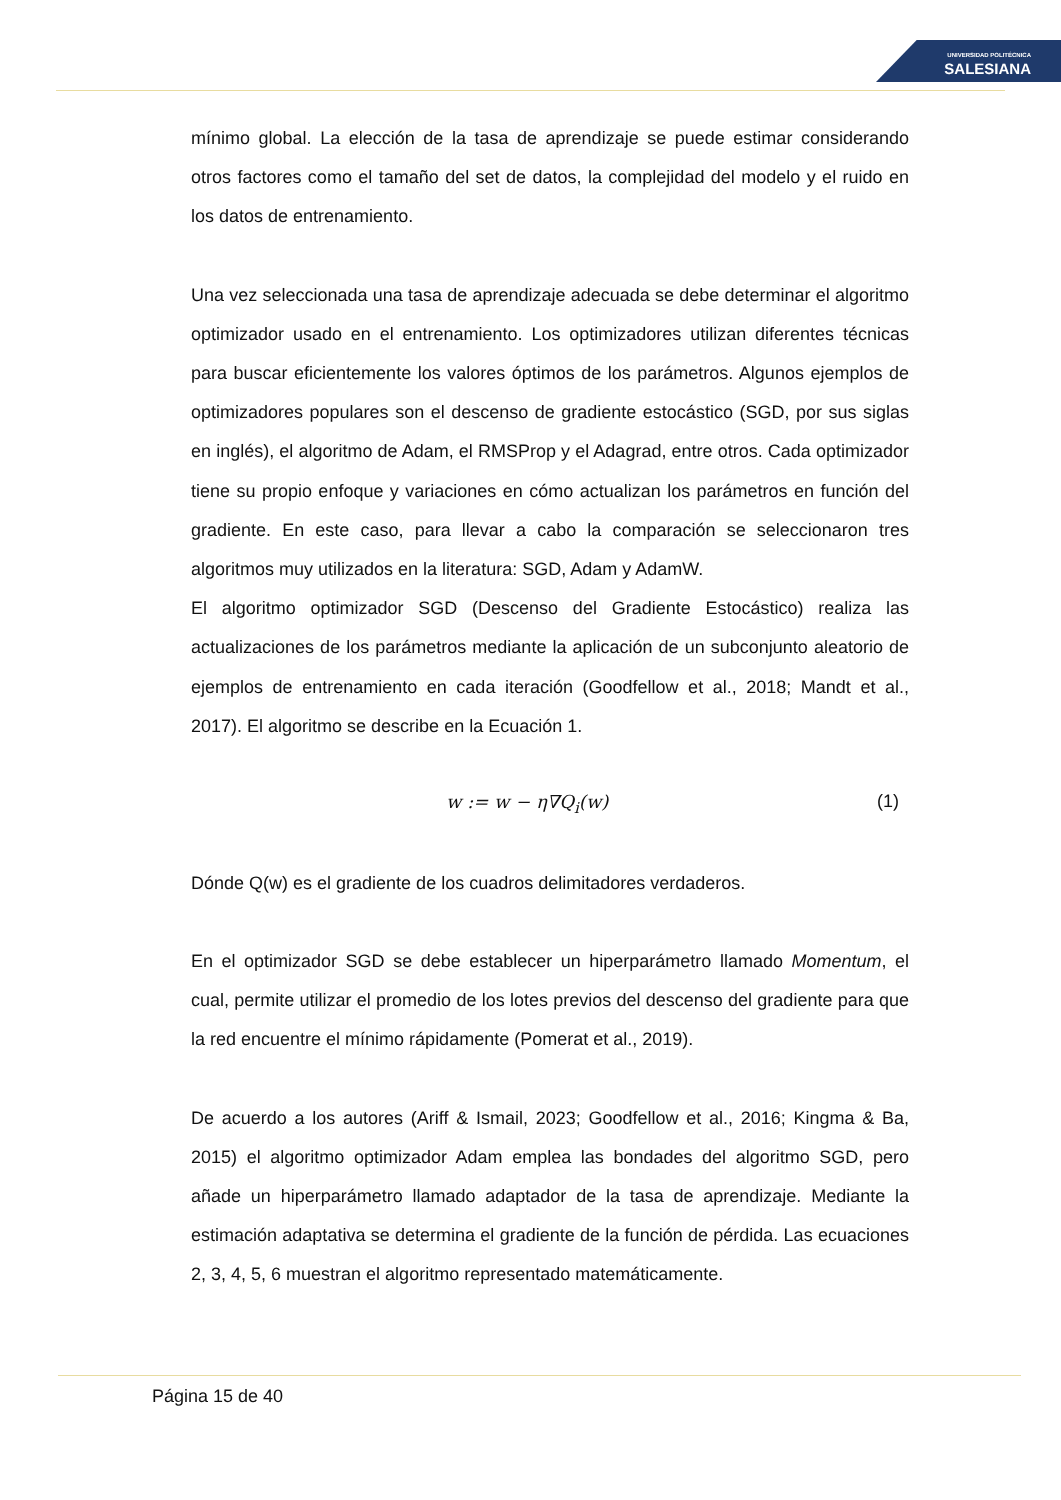UNIVERSIDAD POLITÉCNICA
SALESIANA
mínimo global. La elección de la tasa de aprendizaje se puede estimar considerando otros factores como el tamaño del set de datos, la complejidad del modelo y el ruido en los datos de entrenamiento.
Una vez seleccionada una tasa de aprendizaje adecuada se debe determinar el algoritmo optimizador usado en el entrenamiento. Los optimizadores utilizan diferentes técnicas para buscar eficientemente los valores óptimos de los parámetros. Algunos ejemplos de optimizadores populares son el descenso de gradiente estocástico (SGD, por sus siglas en inglés), el algoritmo de Adam, el RMSProp y el Adagrad, entre otros. Cada optimizador tiene su propio enfoque y variaciones en cómo actualizan los parámetros en función del gradiente. En este caso, para llevar a cabo la comparación se seleccionaron tres algoritmos muy utilizados en la literatura: SGD, Adam y AdamW.
El algoritmo optimizador SGD (Descenso del Gradiente Estocástico) realiza las actualizaciones de los parámetros mediante la aplicación de un subconjunto aleatorio de ejemplos de entrenamiento en cada iteración (Goodfellow et al., 2018; Mandt et al., 2017). El algoritmo se describe en la Ecuación 1.
w := w − η∇Q<sub>i</sub>(w) (1)
Dónde Q(w) es el gradiente de los cuadros delimitadores verdaderos.
En el optimizador SGD se debe establecer un hiperparámetro llamado Momentum, el cual, permite utilizar el promedio de los lotes previos del descenso del gradiente para que la red encuentre el mínimo rápidamente (Pomerat et al., 2019).
De acuerdo a los autores (Ariff & Ismail, 2023; Goodfellow et al., 2016; Kingma & Ba, 2015) el algoritmo optimizador Adam emplea las bondades del algoritmo SGD, pero añade un hiperparámetro llamado adaptador de la tasa de aprendizaje. Mediante la estimación adaptativa se determina el gradiente de la función de pérdida. Las ecuaciones 2, 3, 4, 5, 6 muestran el algoritmo representado matemáticamente.
Página 15 de 40